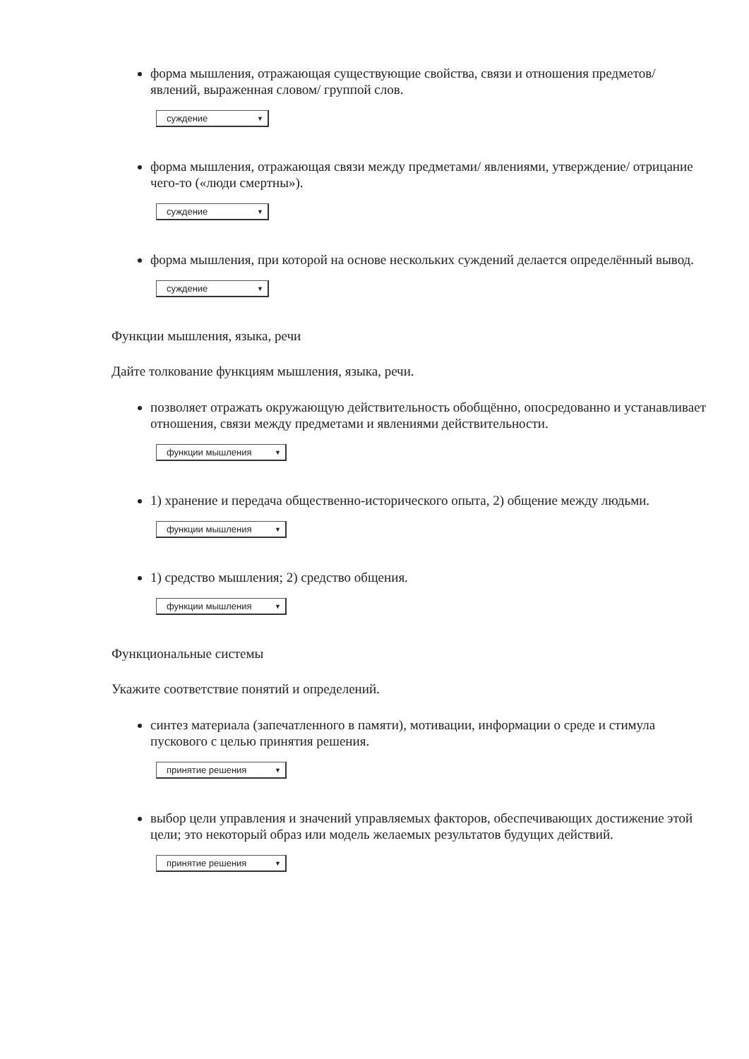форма мышления, отражающая существующие свойства, связи и отношения предметов/ явлений, выраженная словом/ группой слов.
суждение ▼
форма мышления, отражающая связи между предметами/ явлениями, утверждение/ отрицание чего-то («люди смертны»).
суждение ▼
форма мышления, при которой на основе нескольких суждений делается определённый вывод.
суждение ▼
Функции мышления, языка, речи
Дайте толкование функциям мышления, языка, речи.
позволяет отражать окружающую действительность обобщённо, опосредованно и устанавливает отношения, связи между предметами и явлениями действительности.
функции мышления ▼
1) хранение и передача общественно-исторического опыта, 2) общение между людьми.
функции мышления ▼
1) средство мышления; 2) средство общения.
функции мышления ▼
Функциональные системы
Укажите соответствие понятий и определений.
синтез материала (запечатленного в памяти), мотивации, информации о среде и стимула пускового с целью принятия решения.
принятие решения ▼
выбор цели управления и значений управляемых факторов, обеспечивающих достижение этой цели; это некоторый образ или модель желаемых результатов будущих действий.
принятие решения ▼